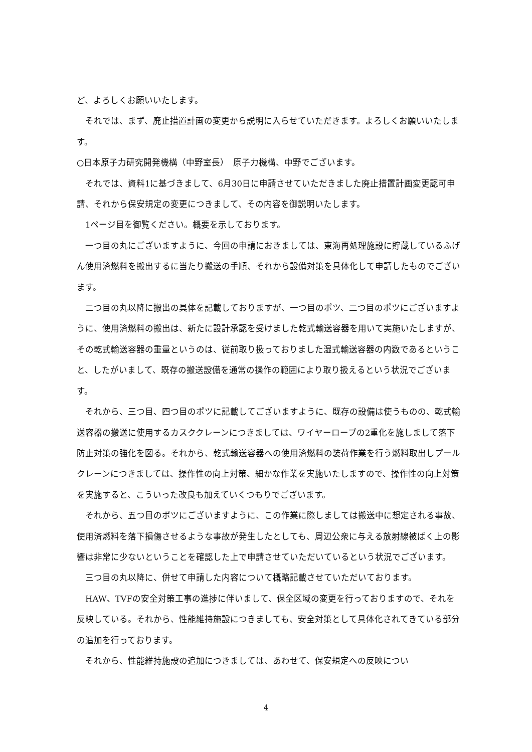ど、よろしくお願いいたします。
　それでは、まず、廃止措置計画の変更から説明に入らせていただきます。よろしくお願いいたします。
○日本原子力研究開発機構（中野室長）　原子力機構、中野でございます。
　それでは、資料1に基づきまして、6月30日に申請させていただきました廃止措置計画変更認可申請、それから保安規定の変更につきまして、その内容を御説明いたします。
　1ページ目を御覧ください。概要を示しております。
　一つ目の丸にございますように、今回の申請におきましては、東海再処理施設に貯蔵しているふげん使用済燃料を搬出するに当たり搬送の手順、それから設備対策を具体化して申請したものでございます。
　二つ目の丸以降に搬出の具体を記載しておりますが、一つ目のポツ、二つ目のポツにございますように、使用済燃料の搬出は、新たに設計承認を受けました乾式輸送容器を用いて実施いたしますが、その乾式輸送容器の重量というのは、従前取り扱っておりました湿式輸送容器の内数であるということ、したがいまして、既存の搬送設備を通常の操作の範囲により取り扱えるという状況でございます。
　それから、三つ目、四つ目のポツに記載してございますように、既存の設備は使うものの、乾式輸送容器の搬送に使用するカスククレーンにつきましては、ワイヤーロープの2重化を施しまして落下防止対策の強化を図る。それから、乾式輸送容器への使用済燃料の装荷作業を行う燃料取出しプールクレーンにつきましては、操作性の向上対策、細かな作業を実施いたしますので、操作性の向上対策を実施すると、こういった改良も加えていくつもりでございます。
　それから、五つ目のポツにございますように、この作業に際しましては搬送中に想定される事故、使用済燃料を落下損傷させるような事故が発生したとしても、周辺公衆に与える放射線被ばく上の影響は非常に少ないということを確認した上で申請させていただいているという状況でございます。
　三つ目の丸以降に、併せて申請した内容について概略記載させていただいております。
　HAW、TVFの安全対策工事の進捗に伴いまして、保全区域の変更を行っておりますので、それを反映している。それから、性能維持施設につきましても、安全対策として具体化されてきている部分の追加を行っております。
　それから、性能維持施設の追加につきましては、あわせて、保安規定への反映につい
4